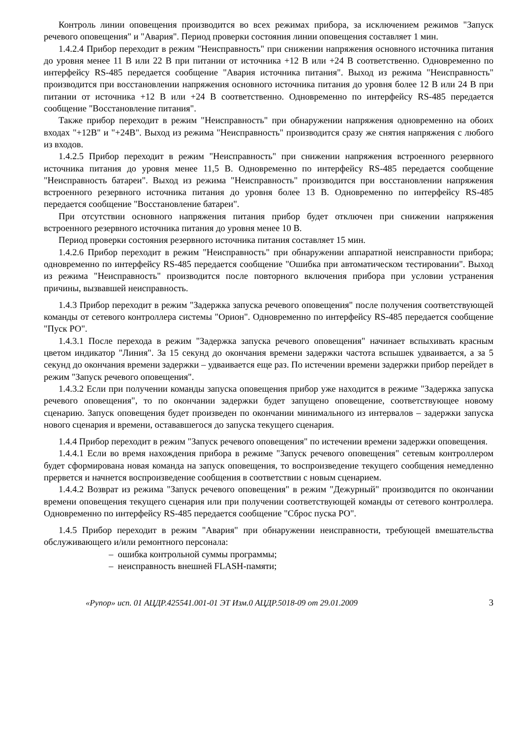Контроль линии оповещения производится во всех режимах прибора, за исключением режимов "Запуск речевого оповещения" и "Авария". Период проверки состояния линии оповещения составляет 1 мин.
1.4.2.4 Прибор переходит в режим "Неисправность" при снижении напряжения основного источника питания до уровня менее 11 В или 22 В при питании от источника +12 В или +24 В соответственно. Одновременно по интерфейсу RS-485 передается сообщение "Авария источника питания". Выход из режима "Неисправность" производится при восстановлении напряжения основного источника питания до уровня более 12 В или 24 В при питании от источника +12 В или +24 В соответственно. Одновременно по интерфейсу RS-485 передается сообщение "Восстановление питания".
Также прибор переходит в режим "Неисправность" при обнаружении напряжения одновременно на обоих входах "+12В" и "+24В". Выход из режима "Неисправность" производится сразу же снятия напряжения с любого из входов.
1.4.2.5 Прибор переходит в режим "Неисправность" при снижении напряжения встроенного резервного источника питания до уровня менее 11,5 В. Одновременно по интерфейсу RS-485 передается сообщение "Неисправность батареи". Выход из режима "Неисправность" производится при восстановлении напряжения встроенного резервного источника питания до уровня более 13 В. Одновременно по интерфейсу RS-485 передается сообщение "Восстановление батареи".
При отсутствии основного напряжения питания прибор будет отключен при снижении напряжения встроенного резервного источника питания до уровня менее 10 В.
Период проверки состояния резервного источника питания составляет 15 мин.
1.4.2.6 Прибор переходит в режим "Неисправность" при обнаружении аппаратной неисправности прибора; одновременно по интерфейсу RS-485 передается сообщение "Ошибка при автоматическом тестировании". Выход из режима "Неисправность" производится после повторного включения прибора при условии устранения причины, вызвавшей неисправность.
1.4.3 Прибор переходит в режим "Задержка запуска речевого оповещения" после получения соответствующей команды от сетевого контроллера системы "Орион". Одновременно по интерфейсу RS-485 передается сообщение "Пуск РО".
1.4.3.1 После перехода в режим "Задержка запуска речевого оповещения" начинает вспыхивать красным цветом индикатор "Линия". За 15 секунд до окончания времени задержки частота вспышек удваивается, а за 5 секунд до окончания времени задержки – удваивается еще раз. По истечении времени задержки прибор перейдет в режим "Запуск речевого оповещения".
1.4.3.2 Если при получении команды запуска оповещения прибор уже находится в режиме "Задержка запуска речевого оповещения", то по окончании задержки будет запущено оповещение, соответствующее новому сценарию. Запуск оповещения будет произведен по окончании минимального из интервалов – задержки запуска нового сценария и времени, остававшегося до запуска текущего сценария.
1.4.4 Прибор переходит в режим "Запуск речевого оповещения" по истечении времени задержки оповещения.
1.4.4.1 Если во время нахождения прибора в режиме "Запуск речевого оповещения" сетевым контроллером будет сформирована новая команда на запуск оповещения, то воспроизведение текущего сообщения немедленно прервется и начнется воспроизведение сообщения в соответствии с новым сценарием.
1.4.4.2 Возврат из режима "Запуск речевого оповещения" в режим "Дежурный" производится по окончании времени оповещения текущего сценария или при получении соответствующей команды от сетевого контроллера. Одновременно по интерфейсу RS-485 передается сообщение "Сброс пуска РО".
1.4.5 Прибор переходит в режим "Авария" при обнаружении неисправности, требующей вмешательства обслуживающего и/или ремонтного персонала:
– ошибка контрольной суммы программы;
– неисправность внешней FLASH-памяти;
«Рупор» исп. 01 АЦДР.425541.001-01 ЭТ Изм.0 АЦДР.5018-09 от 29.01.2009 3